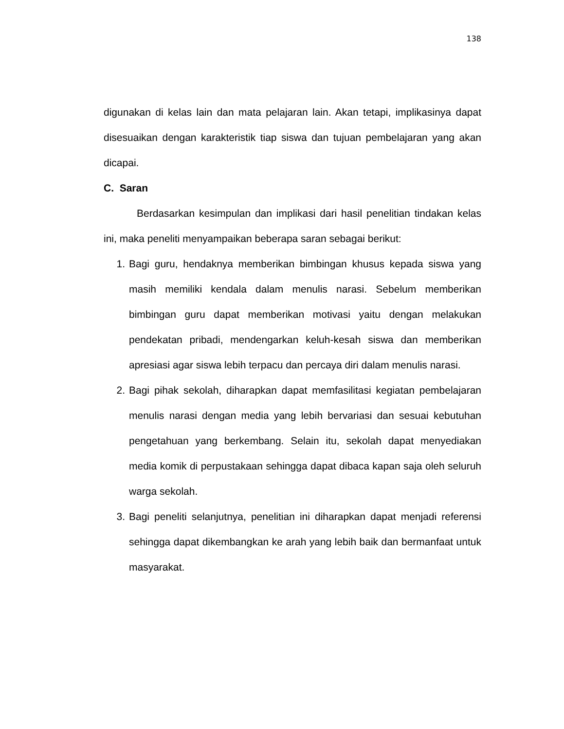138
digunakan di kelas lain dan mata pelajaran lain. Akan tetapi, implikasinya dapat disesuaikan dengan karakteristik tiap siswa dan tujuan pembelajaran yang akan dicapai.
C. Saran
Berdasarkan kesimpulan dan implikasi dari hasil penelitian tindakan kelas ini, maka peneliti menyampaikan beberapa saran sebagai berikut:
1. Bagi guru, hendaknya memberikan bimbingan khusus kepada siswa yang masih memiliki kendala dalam menulis narasi. Sebelum memberikan bimbingan guru dapat memberikan motivasi yaitu dengan melakukan pendekatan pribadi, mendengarkan keluh-kesah siswa dan memberikan apresiasi agar siswa lebih terpacu dan percaya diri dalam menulis narasi.
2. Bagi pihak sekolah, diharapkan dapat memfasilitasi kegiatan pembelajaran menulis narasi dengan media yang lebih bervariasi dan sesuai kebutuhan pengetahuan yang berkembang. Selain itu, sekolah dapat menyediakan media komik di perpustakaan sehingga dapat dibaca kapan saja oleh seluruh warga sekolah.
3. Bagi peneliti selanjutnya, penelitian ini diharapkan dapat menjadi referensi sehingga dapat dikembangkan ke arah yang lebih baik dan bermanfaat untuk masyarakat.